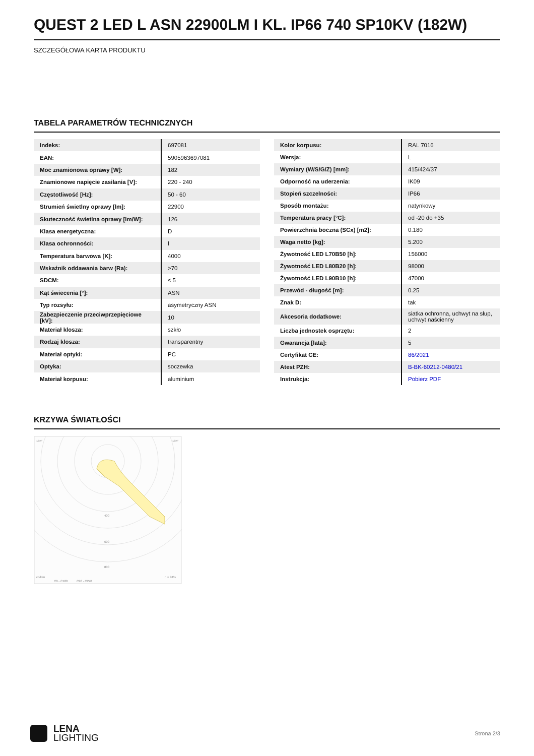QUEST 2 LED L ASN 22900LM I KL. IP66 740 SP10KV (182W)
SZCZEGÓŁOWA KARTA PRODUKTU
TABELA PARAMETRÓW TECHNICZNYCH
| Indeks: | 697081 |
| EAN: | 5905963697081 |
| Moc znamionowa oprawy [W]: | 182 |
| Znamionowe napięcie zasilania [V]: | 220 - 240 |
| Częstotliwość [Hz]: | 50 - 60 |
| Strumień świetlny oprawy [lm]: | 22900 |
| Skuteczność świetlna oprawy [lm/W]: | 126 |
| Klasa energetyczna: | D |
| Klasa ochronności: | I |
| Temperatura barwowa [K]: | 4000 |
| Wskaźnik oddawania barw (Ra): | >70 |
| SDCM: | ≤ 5 |
| Kąt świecenia [°]: | ASN |
| Typ rozsyłu: | asymetryczny ASN |
| Zabezpieczenie przeciwprzepięciowe [kV]: | 10 |
| Materiał klosza: | szkło |
| Rodzaj klosza: | transparentny |
| Materiał optyki: | PC |
| Optyka: | soczewka |
| Materiał korpusu: | aluminium |
| Kolor korpusu: | RAL 7016 |
| Wersja: | L |
| Wymiary (W/S/G/Z) [mm]: | 415/424/37 |
| Odporność na uderzenia: | IK09 |
| Stopień szczelności: | IP66 |
| Sposób montażu: | natynkowy |
| Temperatura pracy [°C]: | od -20 do +35 |
| Powierzchnia boczna (SCx) [m2]: | 0.180 |
| Waga netto [kg]: | 5.200 |
| Żywotność LED L70B50 [h]: | 156000 |
| Żywotność LED L80B20 [h]: | 98000 |
| Żywotność LED L90B10 [h]: | 47000 |
| Przewód - długość [m]: | 0.25 |
| Znak D: | tak |
| Akcesoria dodatkowe: | siatka ochronna, uchwyt na słup, uchwyt naścienny |
| Liczba jednostek osprzętu: | 2 |
| Gwarancja [lata]: | 5 |
| Certyfikat CE: | 86/2021 |
| Atest PZH: | B-BK-60212-0480/21 |
| Instrukcja: | Pobierz PDF |
KRZYWA ŚWIATŁOŚCI
105°
105°
400
600
800
cd/klm
C0 - C180
C90 - C270
η = 94%
LENA
LIGHTING
Strona 2/3